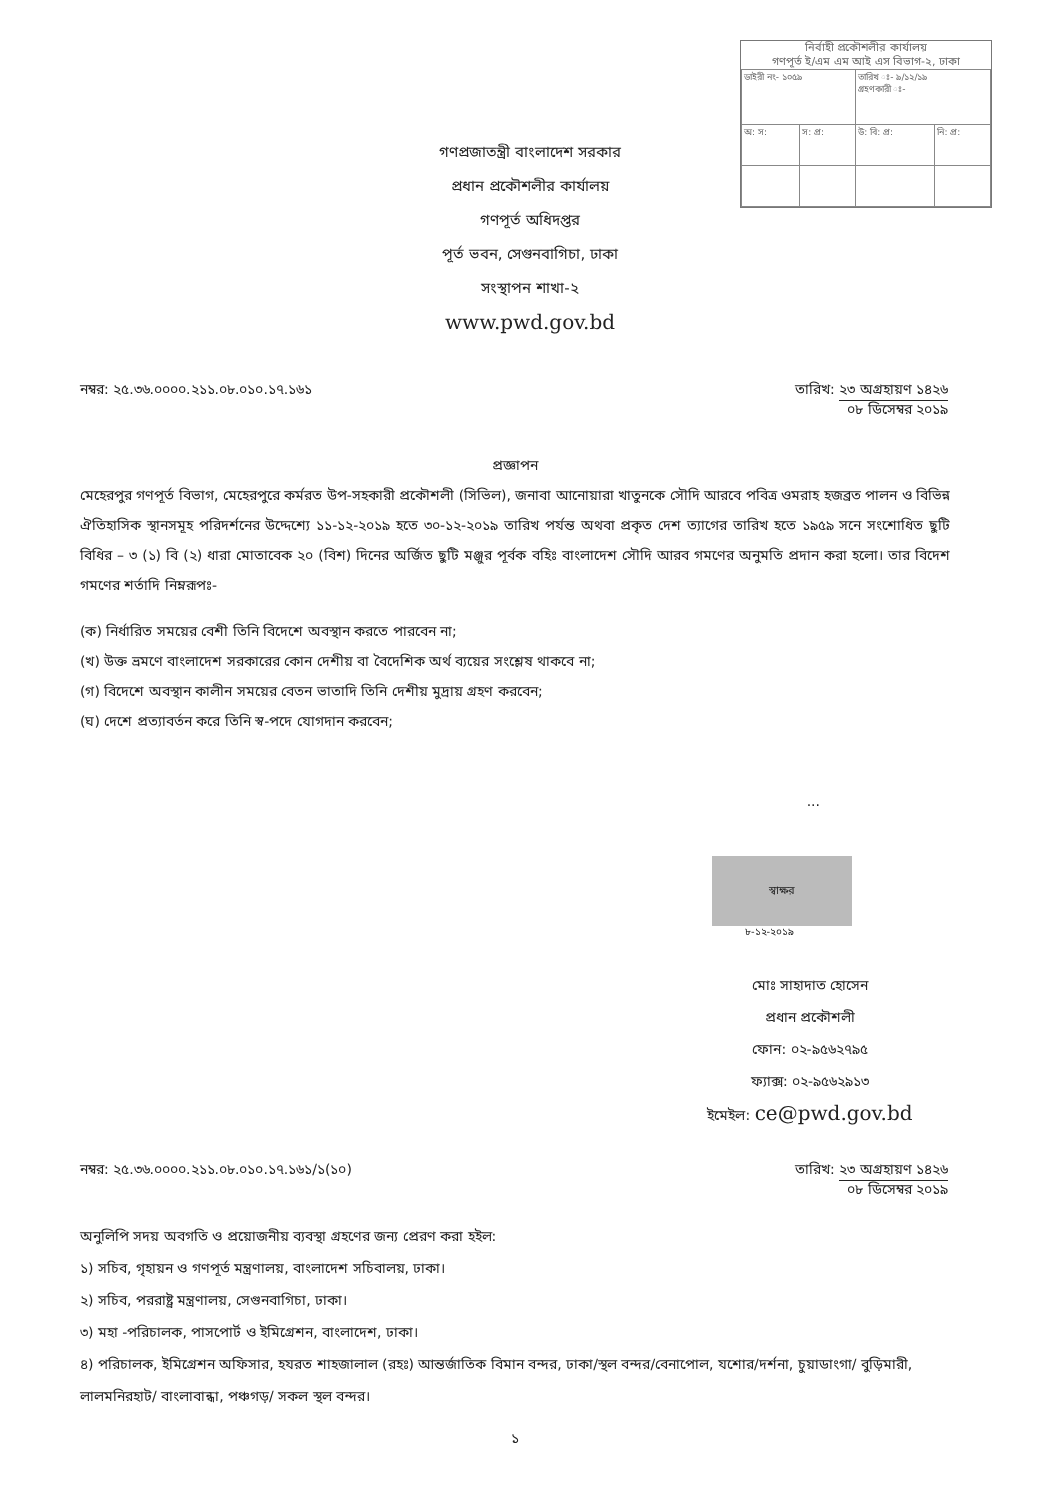নির্বাহী প্রকৌশলীর কার্যালয়
গণপূর্ত ই/এম এম আই এস বিভাগ-২, ঢাকা
| ডাইরী নং- ১০৫৯ | | তারিখ ঃ- ৯/১২/১৯ গ্রহণকারী ঃ- | |
| অ: স: | স: প্র: | উ: বি: প্র: | নি: প্র: |
গণপ্রজাতন্ত্রী বাংলাদেশ সরকার
প্রধান প্রকৌশলীর কার্যালয়
গণপূর্ত অধিদপ্তর
পূর্ত ভবন, সেগুনবাগিচা, ঢাকা
সংস্থাপন শাখা-২
www.pwd.gov.bd
নম্বর: ২৫.৩৬.০০০০.২১১.০৮.০১০.১৭.১৬১ তারিখ: ২৩ অগ্রহায়ণ ১৪২৬
০৮ ডিসেম্বর ২০১৯
প্রজ্ঞাপন
মেহেরপুর গণপূর্ত বিভাগ, মেহেরপুরে কর্মরত উপ-সহকারী প্রকৌশলী (সিভিল), জনাবা আনোয়ারা খাতুনকে সৌদি আরবে পবিত্র ওমরাহ হজব্রত পালন ও বিভিন্ন ঐতিহাসিক স্থানসমূহ পরিদর্শনের উদ্দেশ্যে ১১-১২-২০১৯ হতে ৩০-১২-২০১৯ তারিখ পর্যন্ত অথবা প্রকৃত দেশ ত্যাগের তারিখ হতে ১৯৫৯ সনে সংশোধিত ছুটি বিধির – ৩ (১) বি (২) ধারা মোতাবেক ২০ (বিশ) দিনের অর্জিত ছুটি মঞ্জুর পূর্বক বহিঃ বাংলাদেশ সৌদি আরব গমণের অনুমতি প্রদান করা হলো। তার বিদেশ গমণের শর্তাদি নিম্নরূপঃ-
(ক) নির্ধারিত সময়ের বেশী তিনি বিদেশে অবস্থান করতে পারবেন না;
(খ) উক্ত ভ্রমণে বাংলাদেশ সরকারের কোন দেশীয় বা বৈদেশিক অর্থ ব্যয়ের সংশ্লেষ থাকবে না;
(গ) বিদেশে অবস্থান কালীন সময়ের বেতন ভাতাদি তিনি দেশীয় মুদ্রায় গ্রহণ করবেন;
(ঘ) দেশে প্রত্যাবর্তন করে তিনি স্ব-পদে যোগদান করবেন;
...
স্বাক্ষর
৮-১২-২০১৯
মোঃ সাহাদাত হোসেন
প্রধান প্রকৌশলী
ফোন: ০২-৯৫৬২৭৯৫
ফ্যাক্স: ০২-৯৫৬২৯১৩
ইমেইল: ce@pwd.gov.bd
নম্বর: ২৫.৩৬.০০০০.২১১.০৮.০১০.১৭.১৬১/১(১০) তারিখ: ২৩ অগ্রহায়ণ ১৪২৬
০৮ ডিসেম্বর ২০১৯
অনুলিপি সদয় অবগতি ও প্রয়োজনীয় ব্যবস্থা গ্রহণের জন্য প্রেরণ করা হইল:
১) সচিব, গৃহায়ন ও গণপূর্ত মন্ত্রণালয়, বাংলাদেশ সচিবালয়, ঢাকা।
২) সচিব, পররাষ্ট্র মন্ত্রণালয়, সেগুনবাগিচা, ঢাকা।
৩) মহা -পরিচালক, পাসপোর্ট ও ইমিগ্রেশন, বাংলাদেশ, ঢাকা।
৪) পরিচালক, ইমিগ্রেশন অফিসার, হযরত শাহজালাল (রহঃ) আন্তর্জাতিক বিমান বন্দর, ঢাকা/স্থল বন্দর/বেনাপোল, যশোর/দর্শনা, চুয়াডাংগা/ বুড়িমারী, লালমনিরহাট/ বাংলাবান্ধা, পঞ্চগড়/ সকল স্থল বন্দর।
১